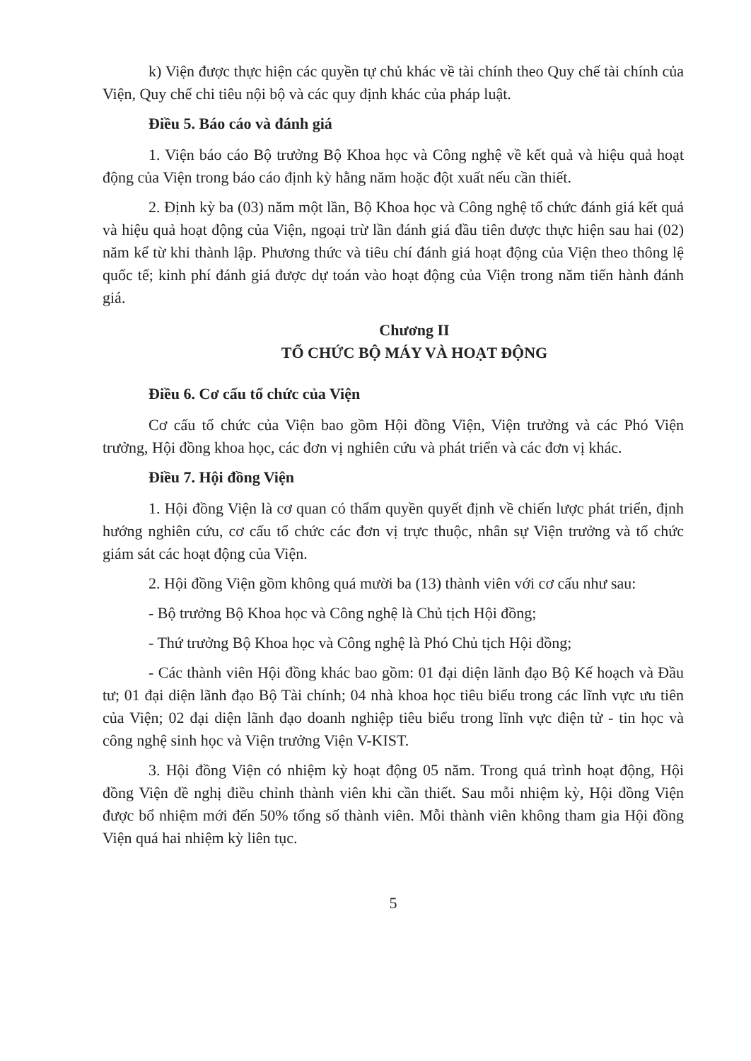k) Viện được thực hiện các quyền tự chủ khác về tài chính theo Quy chế tài chính của Viện, Quy chế chi tiêu nội bộ và các quy định khác của pháp luật.
Điều 5. Báo cáo và đánh giá
1. Viện báo cáo Bộ trưởng Bộ Khoa học và Công nghệ về kết quả và hiệu quả hoạt động của Viện trong báo cáo định kỳ hằng năm hoặc đột xuất nếu cần thiết.
2. Định kỳ ba (03) năm một lần, Bộ Khoa học và Công nghệ tổ chức đánh giá kết quả và hiệu quả hoạt động của Viện, ngoại trừ lần đánh giá đầu tiên được thực hiện sau hai (02) năm kể từ khi thành lập. Phương thức và tiêu chí đánh giá hoạt động của Viện theo thông lệ quốc tế; kinh phí đánh giá được dự toán vào hoạt động của Viện trong năm tiến hành đánh giá.
Chương II
TỔ CHỨC BỘ MÁY VÀ HOẠT ĐỘNG
Điều 6. Cơ cấu tổ chức của Viện
Cơ cấu tổ chức của Viện bao gồm Hội đồng Viện, Viện trưởng và các Phó Viện trưởng, Hội đồng khoa học, các đơn vị nghiên cứu và phát triển và các đơn vị khác.
Điều 7. Hội đồng Viện
1. Hội đồng Viện là cơ quan có thẩm quyền quyết định về chiến lược phát triển, định hướng nghiên cứu, cơ cấu tổ chức các đơn vị trực thuộc, nhân sự Viện trưởng và tổ chức giám sát các hoạt động của Viện.
2. Hội đồng Viện gồm không quá mười ba (13) thành viên với cơ cấu như sau:
- Bộ trưởng Bộ Khoa học và Công nghệ là Chủ tịch Hội đồng;
- Thứ trưởng Bộ Khoa học và Công nghệ là Phó Chủ tịch Hội đồng;
- Các thành viên Hội đồng khác bao gồm: 01 đại diện lãnh đạo Bộ Kế hoạch và Đầu tư; 01 đại diện lãnh đạo Bộ Tài chính; 04 nhà khoa học tiêu biểu trong các lĩnh vực ưu tiên của Viện; 02 đại diện lãnh đạo doanh nghiệp tiêu biểu trong lĩnh vực điện tử - tin học và công nghệ sinh học và Viện trưởng Viện V-KIST.
3. Hội đồng Viện có nhiệm kỳ hoạt động 05 năm. Trong quá trình hoạt động, Hội đồng Viện đề nghị điều chỉnh thành viên khi cần thiết. Sau mỗi nhiệm kỳ, Hội đồng Viện được bổ nhiệm mới đến 50% tổng số thành viên. Mỗi thành viên không tham gia Hội đồng Viện quá hai nhiệm kỳ liên tục.
5